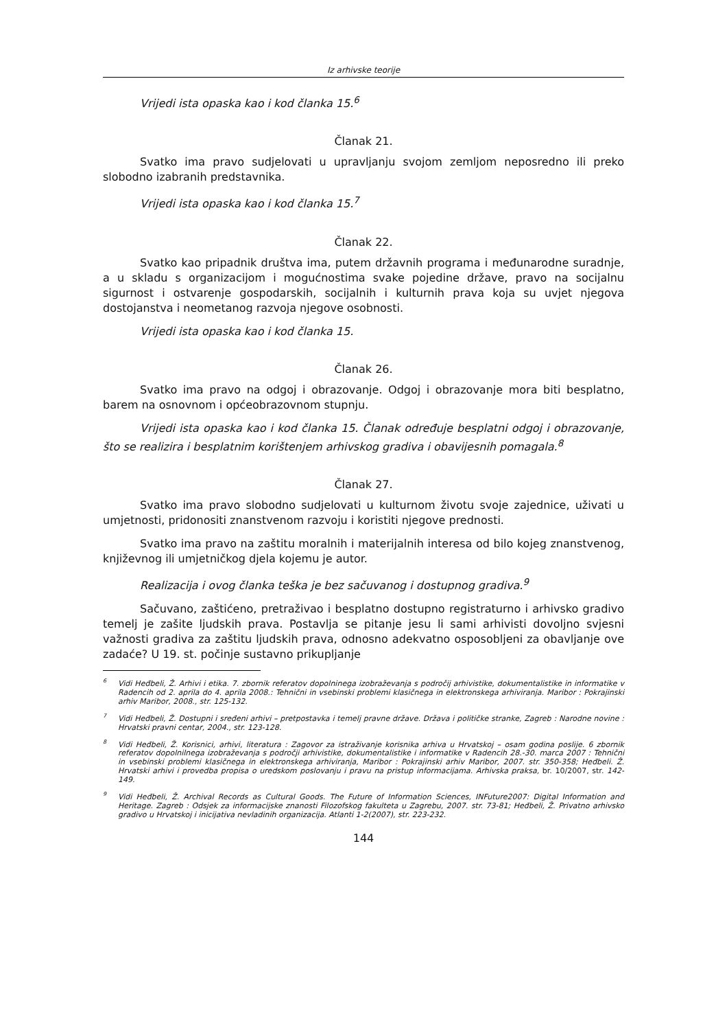Iz arhivske teorije
Vrijedi ista opaska kao i kod članka 15.<sup>6</sup>
Članak 21.
Svatko ima pravo sudjelovati u upravljanju svojom zemljom neposredno ili preko slobodno izabranih predstavnika.
Vrijedi ista opaska kao i kod članka 15.<sup>7</sup>
Članak 22.
Svatko kao pripadnik društva ima, putem državnih programa i međunarodne suradnje, a u skladu s organizacijom i mogućnostima svake pojedine države, pravo na socijalnu sigurnost i ostvarenje gospodarskih, socijalnih i kulturnih prava koja su uvjet njegova dostojanstva i neometanog razvoja njegove osobnosti.
Vrijedi ista opaska kao i kod članka 15.
Članak 26.
Svatko ima pravo na odgoj i obrazovanje. Odgoj i obrazovanje mora biti besplatno, barem na osnovnom i općeobrazovnom stupnju.
Vrijedi ista opaska kao i kod članka 15. Članak određuje besplatni odgoj i obrazovanje, što se realizira i besplatnim korištenjem arhivskog gradiva i obavijesnih pomagala.<sup>8</sup>
Članak 27.
Svatko ima pravo slobodno sudjelovati u kulturnom životu svoje zajednice, uživati u umjetnosti, pridonositi znanstvenom razvoju i koristiti njegove prednosti.
Svatko ima pravo na zaštitu moralnih i materijalnih interesa od bilo kojeg znanstvenog, književnog ili umjetničkog djela kojemu je autor.
Realizacija i ovog članka teška je bez sačuvanog i dostupnog gradiva.<sup>9</sup>
Sačuvano, zaštićeno, pretraživao i besplatno dostupno registraturno i arhivsko gradivo temelj je zašite ljudskih prava. Postavlja se pitanje jesu li sami arhivisti dovoljno svjesni važnosti gradiva za zaštitu ljudskih prava, odnosno adekvatno osposobljeni za obavljanje ove zadaće? U 19. st. počinje sustavno prikupljanje
<sup>6</sup> Vidi Heđbeli, Ž. Arhivi i etika. 7. zbornik referatov dopolninega izobraževanja s področij arhivistike, dokumentalistike in informatike v Radencih od 2. aprila do 4. aprila 2008.: Tehnični in vsebinski problemi klasičnega in elektronskega arhiviranja. Maribor : Pokrajinski arhiv Maribor, 2008., str. 125-132.
<sup>7</sup> Vidi Heđbeli, Ž. Dostupni i sređeni arhivi – pretpostavka i temelj pravne države. Država i političke stranke, Zagreb : Narodne novine : Hrvatski pravni centar, 2004., str. 123-128.
<sup>8</sup> Vidi Heđbeli, Ž. Korisnici, arhivi, literatura : Zagovor za istraživanje korisnika arhiva u Hrvatskoj – osam godina poslije. 6 zbornik referatov dopolnilnega izobraževanja s področji arhivistike, dokumentalistike i informatike v Radencih 28.-30. marca 2007 : Tehnični in vsebinski problemi klasičnega in elektronskega arhiviranja, Maribor : Pokrajinski arhiv Maribor, 2007. str. 350-358; Heđbeli. Ž. Hrvatski arhivi i provedba propisa o uredskom poslovanju i pravu na pristup informacijama. Arhivska praksa, br. 10/2007, str. 142-149.
<sup>9</sup> Vidi Heđbeli, Ž. Archival Records as Cultural Goods. The Future of Information Sciences, INFuture2007: Digital Information and Heritage. Zagreb : Odsjek za informacijske znanosti Filozofskog fakulteta u Zagrebu, 2007. str. 73-81; Heđbeli, Ž. Privatno arhivsko gradivo u Hrvatskoj i inicijativa nevladinih organizacija. Atlanti 1-2(2007), str. 223-232.
144